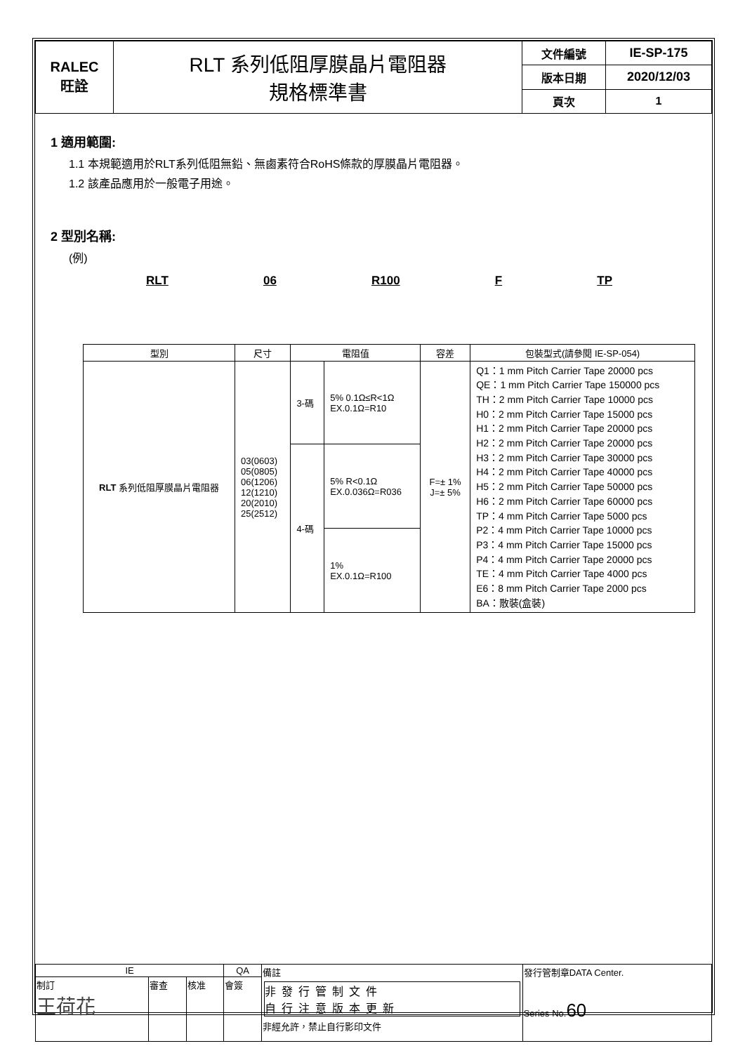| RALEC 旺詮 | RLT 系列低阻厚膜晶片電阻器 規格標準書 | 文件編號 | IE-SP-175 |
| | | 版本日期 | 2020/12/03 |
| | | 頁次 | 1 |
1 適用範圍:
1.1 本規範適用於RLT系列低阻無鉛、無鹵素符合RoHS條款的厚膜晶片電阻器。
1.2 該產品應用於一般電子用途。
2 型別名稱:
(例)
RLT 06 R100 F TP
| 型別 | 尺寸 | 電阻值 | | 容差 | 包裝型式(請參閱 IE-SP-054) |
| --- | --- | --- | --- | --- | --- |
| RLT 系列低阻厚膜晶片電阻器 | 03(0603) 05(0805) 06(1206) 12(1210) 20(2010) 25(2512) | 3-碼 | 5% 0.1Ω≤R<1Ω EX.0.1Ω=R10 | F=± 1% J=± 5% | Q1：1 mm Pitch Carrier Tape 20000 pcs QE：1 mm Pitch Carrier Tape 150000 pcs TH：2 mm Pitch Carrier Tape 10000 pcs H0：2 mm Pitch Carrier Tape 15000 pcs H1：2 mm Pitch Carrier Tape 20000 pcs H2：2 mm Pitch Carrier Tape 20000 pcs H3：2 mm Pitch Carrier Tape 30000 pcs H4：2 mm Pitch Carrier Tape 40000 pcs H5：2 mm Pitch Carrier Tape 50000 pcs H6：2 mm Pitch Carrier Tape 60000 pcs TP：4 mm Pitch Carrier Tape 5000 pcs P2：4 mm Pitch Carrier Tape 10000 pcs P3：4 mm Pitch Carrier Tape 15000 pcs P4：4 mm Pitch Carrier Tape 20000 pcs TE：4 mm Pitch Carrier Tape 4000 pcs E6：8 mm Pitch Carrier Tape 2000 pcs BA：散裝(盒裝) |
| | | 4-碼 | 5% R<0.1Ω EX.0.036Ω=R036 | | |
| | | | 1% EX.0.1Ω=R100 | | |
| IE | | | QA | 備註 非發行管制文件 自行注意版本更新 非經允許，禁止自行影印文件 | 發行管制章DATA Center. Series No. 60 |
| 制訂 王荷花 | 審查 | 核准 | 會簽 | | |